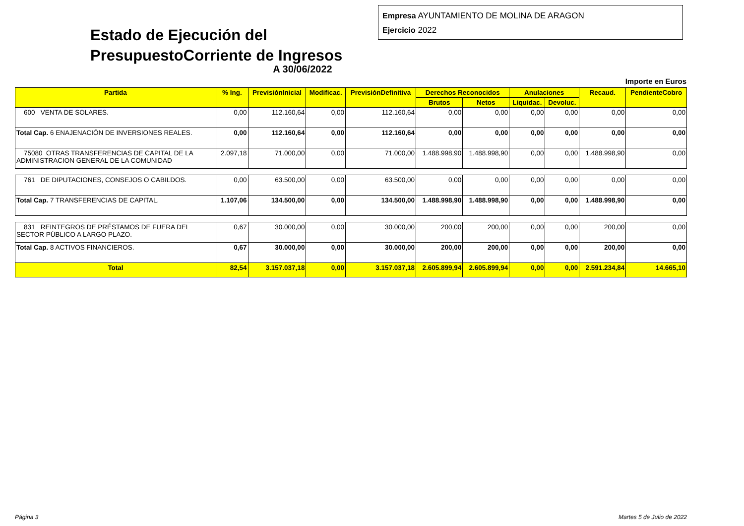Estado de Ejecución del PresupuestoCorriente de Ingresos
Empresa AYUNTAMIENTO DE MOLINA DE ARAGON
Ejercicio 2022
A 30/06/2022
Importe en Euros
| Partida | % Ing. | PrevisiónInicial | Modificac. | PrevisiónDefinitiva | Derechos Reconocidos | | Anulaciones | | Recaud. | PendienteCobro |
| --- | --- | --- | --- | --- | --- | --- | --- | --- | --- | --- |
| | | | | | Brutos | Netos | Liquidac. | Devoluc. | | |
| 600 VENTA DE SOLARES. | 0,00 | 112.160,64 | 0,00 | 112.160,64 | 0,00 | 0,00 | 0,00 | 0,00 | 0,00 | 0,00 |
| Total Cap. 6 ENAJENACIÓN DE INVERSIONES REALES. | 0,00 | 112.160,64 | 0,00 | 112.160,64 | 0,00 | 0,00 | 0,00 | 0,00 | 0,00 | 0,00 |
| 75080 OTRAS TRANSFERENCIAS DE CAPITAL DE LA ADMINISTRACION GENERAL DE LA COMUNIDAD | 2.097,18 | 71.000,00 | 0,00 | 71.000,00 | 1.488.998,90 | 1.488.998,90 | 0,00 | 0,00 | 1.488.998,90 | 0,00 |
| 761 DE DIPUTACIONES, CONSEJOS O CABILDOS. | 0,00 | 63.500,00 | 0,00 | 63.500,00 | 0,00 | 0,00 | 0,00 | 0,00 | 0,00 | 0,00 |
| Total Cap. 7 TRANSFERENCIAS DE CAPITAL. | 1.107,06 | 134.500,00 | 0,00 | 134.500,00 | 1.488.998,90 | 1.488.998,90 | 0,00 | 0,00 | 1.488.998,90 | 0,00 |
| 831 REINTEGROS DE PRÉSTAMOS DE FUERA DEL SECTOR PÚBLICO A LARGO PLAZO. | 0,67 | 30.000,00 | 0,00 | 30.000,00 | 200,00 | 200,00 | 0,00 | 0,00 | 200,00 | 0,00 |
| Total Cap. 8 ACTIVOS FINANCIEROS. | 0,67 | 30.000,00 | 0,00 | 30.000,00 | 200,00 | 200,00 | 0,00 | 0,00 | 200,00 | 0,00 |
| Total | 82,54 | 3.157.037,18 | 0,00 | 3.157.037,18 | 2.605.899,94 | 2.605.899,94 | 0,00 | 0,00 | 2.591.234,84 | 14.665,10 |
Página 3 Martes 5 de Julio de 2022